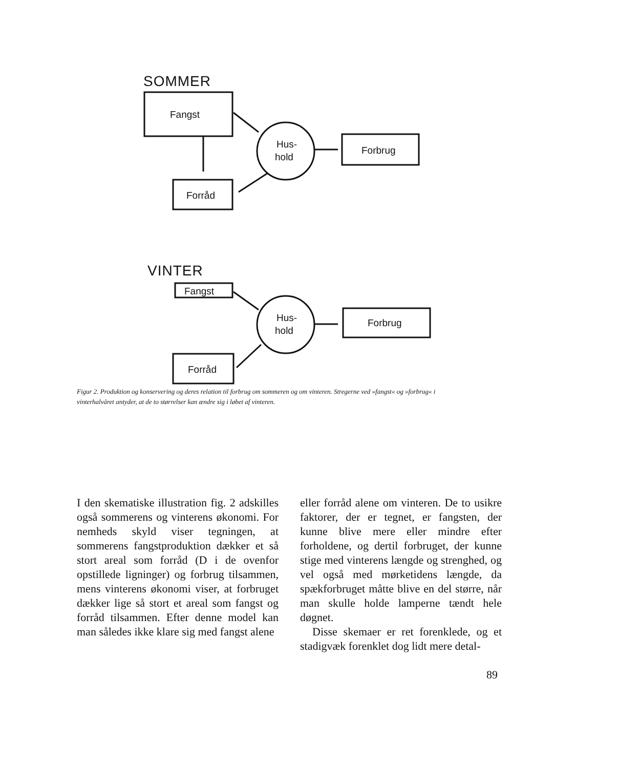SOMMER
Fangst
Hus-
hold
Forbrug
Forråd
VINTER
Fangst
Hus-
hold
Forbrug
Forråd
Figur 2. Produktion og konservering og deres relation til forbrug om sommeren og om vinteren. Stregerne ved »fangst« og »forbrug« i vinterhalvåret antyder, at de to størrelser kan ændre sig i løbet af vinteren.
I den skematiske illustration fig. 2 adskilles også sommerens og vinterens økonomi. For nemheds skyld viser tegningen, at sommerens fangstproduktion dækker et så stort areal som forråd (D i de ovenfor opstillede ligninger) og forbrug tilsammen, mens vinterens økonomi viser, at forbruget dækker lige så stort et areal som fangst og forråd tilsammen. Efter denne model kan man således ikke klare sig med fangst alene
eller forråd alene om vinteren. De to usikre faktorer, der er tegnet, er fangsten, der kunne blive mere eller mindre efter forholdene, og dertil forbruget, der kunne stige med vinterens længde og strenghed, og vel også med mørketidens længde, da spækforbruget måtte blive en del større, når man skulle holde lamperne tændt hele døgnet.
Disse skemaer er ret forenklede, og et stadigvæk forenklet dog lidt mere detal-
89